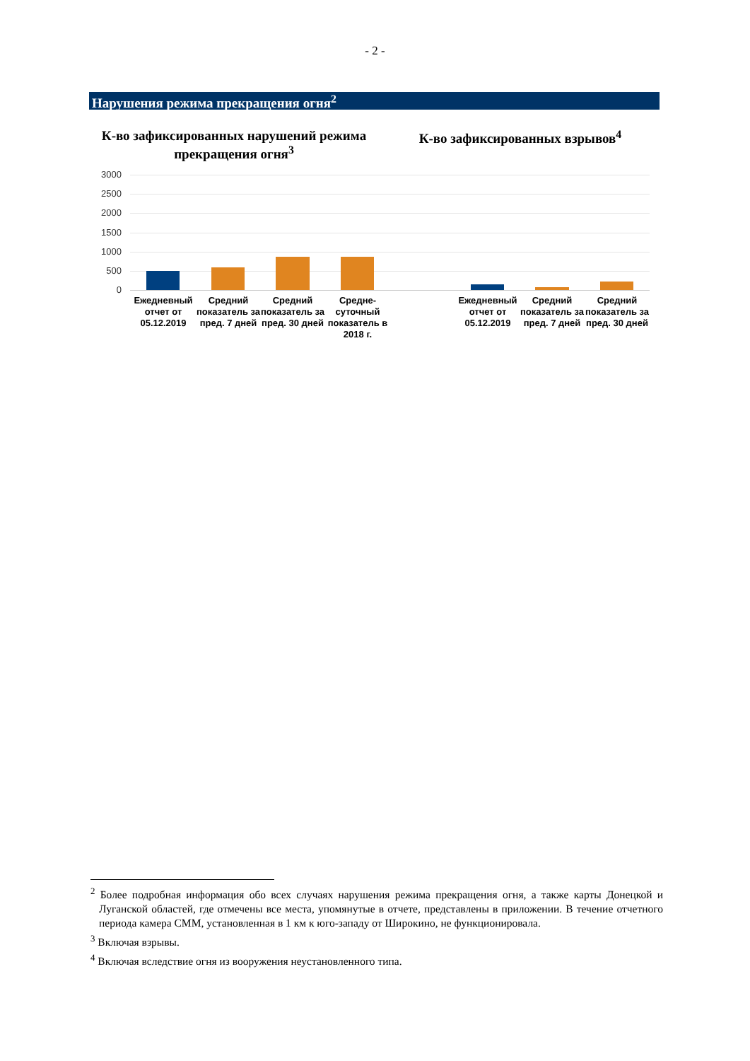- 2 -
Нарушения режима прекращения огня<sup>2</sup>
К-во зафиксированных нарушений режима прекращения огня<sup>3</sup>
К-во зафиксированных взрывов<sup>4</sup>
3000
2500
2000
1500
1000
500
0
Ежедневный отчет от 05.12.2019
Средний показатель за пред. 7 дней
Средний показатель за пред. 30 дней
Средне-суточный показатель в 2018 г.
Ежедневный отчет от 05.12.2019
Средний показатель за пред. 7 дней
Средний показатель за пред. 30 дней
<sup>2</sup> Более подробная информация обо всех случаях нарушения режима прекращения огня, а также карты Донецкой и Луганской областей, где отмечены все места, упомянутые в отчете, представлены в приложении. В течение отчетного периода камера СММ, установленная в 1 км к юго-западу от Широкино, не функционировала.
<sup>3</sup> Включая взрывы.
<sup>4</sup> Включая вследствие огня из вооружения неустановленного типа.